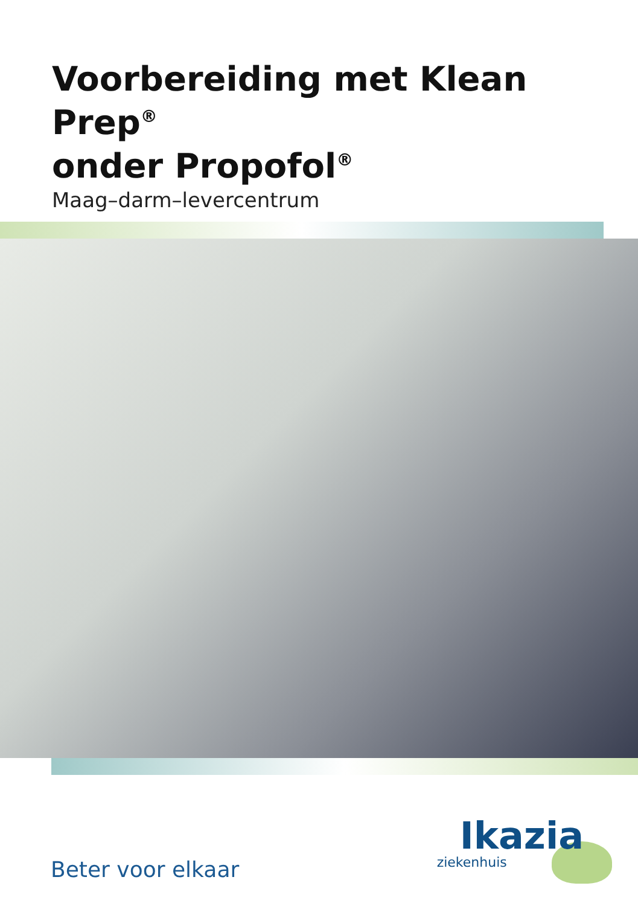Voorbereiding met Klean Prep<sup>®</sup>
onder Propofol<sup>®</sup>
Maag–darm–levercentrum
Beter voor elkaar
Ikazia
ziekenhuis